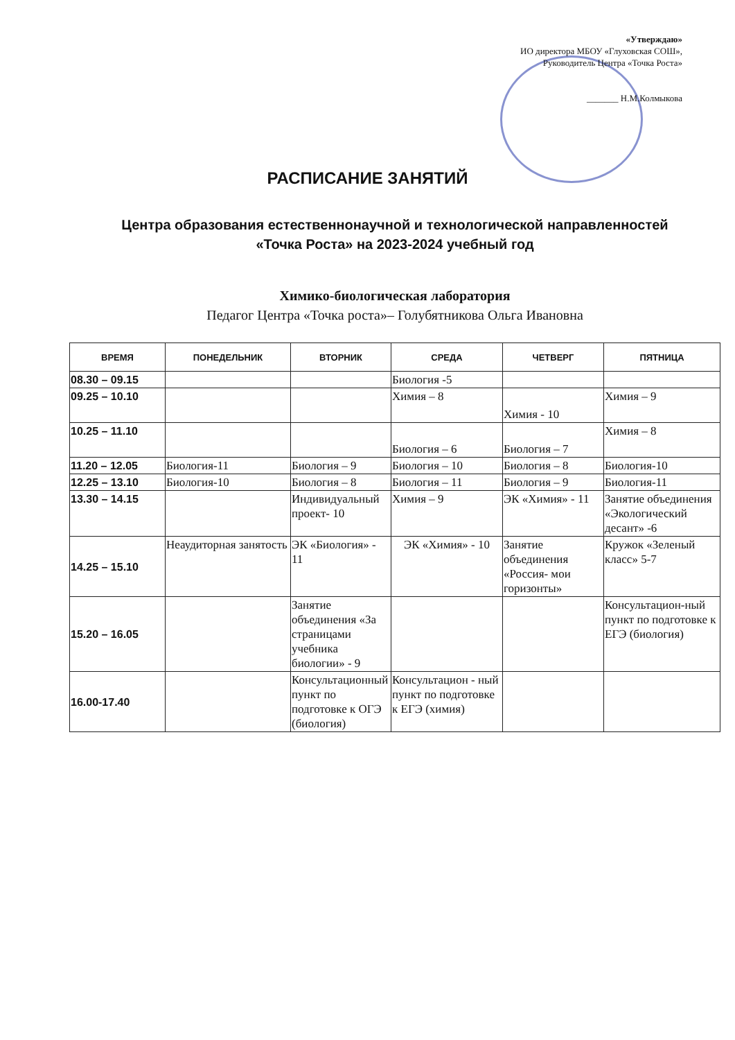«Утверждаю»
ИО директора МБОУ «Глуховская СОШ», Руководитель Центра «Точка Роста»
_______ Н.М.Колмыкова
РАСПИСАНИЕ ЗАНЯТИЙ
Центра образования естественнонаучной и технологической направленностей «Точка Роста» на 2023-2024 учебный год
Химико-биологическая лаборатория
Педагог Центра «Точка роста»– Голубятникова Ольга Ивановна
| ВРЕМЯ | ПОНЕДЕЛЬНИК | ВТОРНИК | СРЕДА | ЧЕТВЕРГ | ПЯТНИЦА |
| --- | --- | --- | --- | --- | --- |
| 08.30 – 09.15 | | | Биология -5 | | |
| 09.25 – 10.10 | | | Химия – 8 | Химия - 10 | Химия – 9 |
| 10.25 – 11.10 | | | Биология – 6 | Биология – 7 | Химия – 8 |
| 11.20 – 12.05 | Биология-11 | Биология – 9 | Биология – 10 | Биология – 8 | Биология-10 |
| 12.25 – 13.10 | Биология-10 | Биология – 8 | Биология – 11 | Биология – 9 | Биология-11 |
| 13.30 – 14.15 | | Индивидуальный проект- 10 | Химия – 9 | ЭК «Химия» - 11 | Занятие объединения «Экологический десант» -6 |
| 14.25 – 15.10 | Неаудиторная занятость | ЭК «Биология» - 11 | ЭК «Химия» - 10 | Занятие объединения «Россия- мои горизонты» | Кружок «Зеленый класс» 5-7 |
| 15.20 – 16.05 | | Занятие объединения «За страницами учебника биологии» - 9 | | | Консультацион-ный пункт по подготовке к ЕГЭ (биология) |
| 16.00-17.40 | | Консультационный пункт по подготовке к ОГЭ (биология) | Консультацион - ный пункт по подготовке к ЕГЭ (химия) | | |